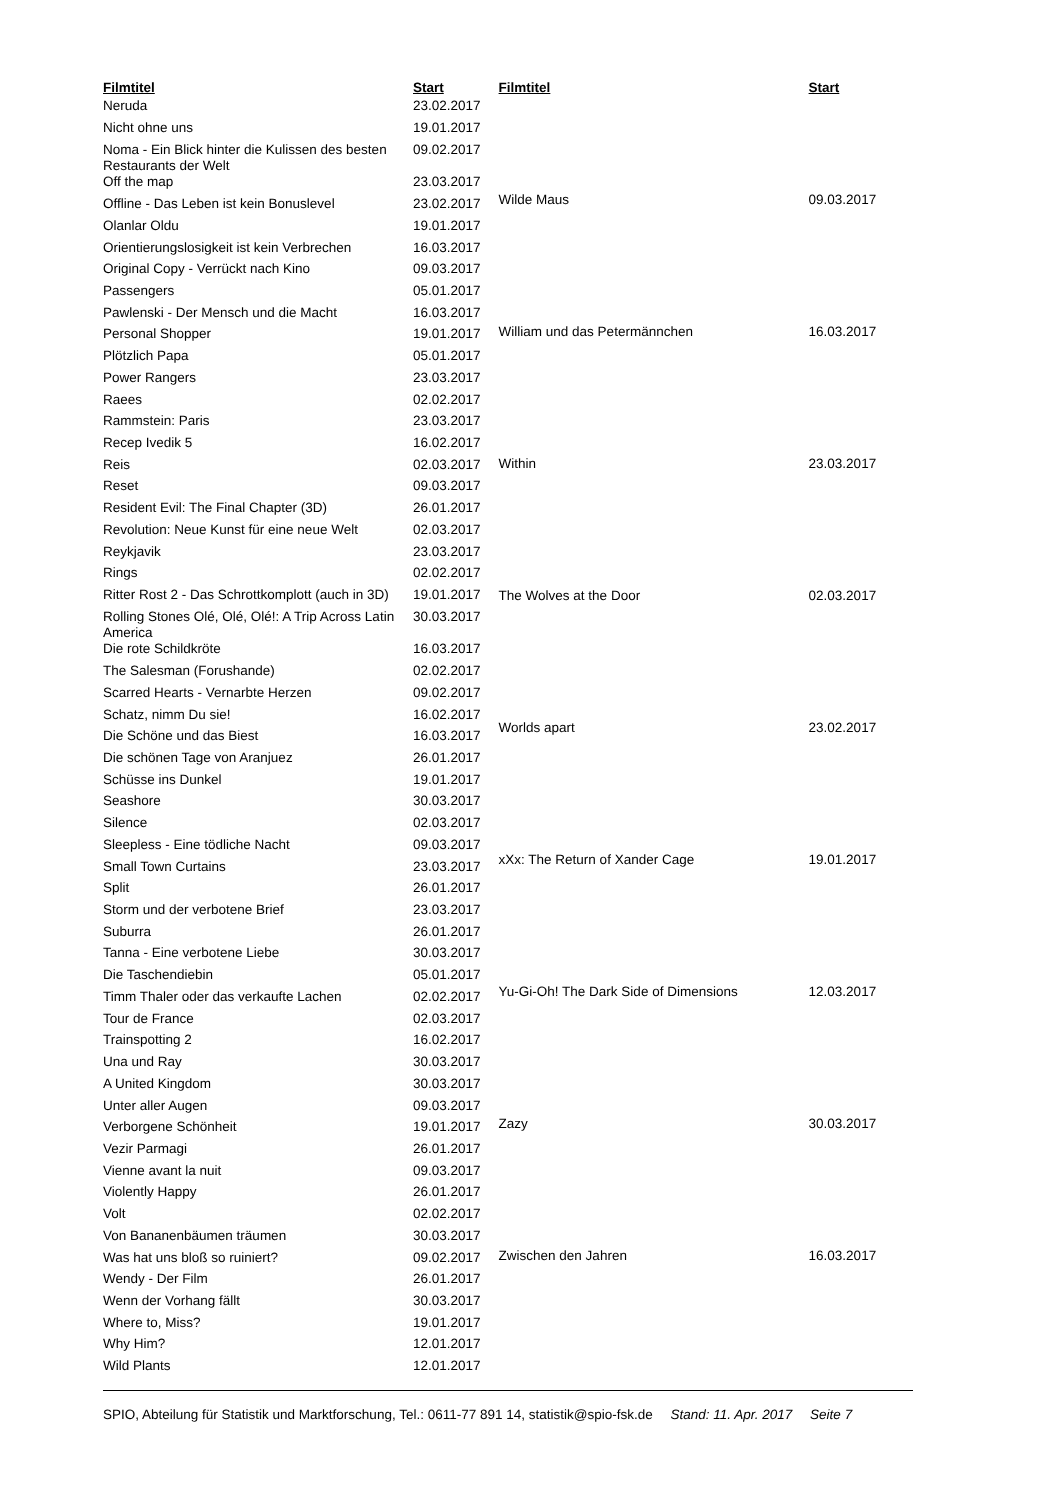| Filmtitel | Start |
| --- | --- |
| Neruda | 23.02.2017 |
| Nicht ohne uns | 19.01.2017 |
| Noma - Ein Blick hinter die Kulissen des besten Restaurants der Welt | 09.02.2017 |
| Off the map | 23.03.2017 |
| Offline - Das Leben ist kein Bonuslevel | 23.02.2017 |
| Olanlar Oldu | 19.01.2017 |
| Orientierungslosigkeit ist kein Verbrechen | 16.03.2017 |
| Original Copy - Verrückt nach Kino | 09.03.2017 |
| Passengers | 05.01.2017 |
| Pawlenski - Der Mensch und die Macht | 16.03.2017 |
| Personal Shopper | 19.01.2017 |
| Plötzlich Papa | 05.01.2017 |
| Power Rangers | 23.03.2017 |
| Raees | 02.02.2017 |
| Rammstein: Paris | 23.03.2017 |
| Recep Ivedik 5 | 16.02.2017 |
| Reis | 02.03.2017 |
| Reset | 09.03.2017 |
| Resident Evil: The Final Chapter (3D) | 26.01.2017 |
| Revolution: Neue Kunst für eine neue Welt | 02.03.2017 |
| Reykjavik | 23.03.2017 |
| Rings | 02.02.2017 |
| Ritter Rost 2 - Das Schrottkomplott (auch in 3D) | 19.01.2017 |
| Rolling Stones Olé, Olé, Olé!: A Trip Across Latin America | 30.03.2017 |
| Die rote Schildkröte | 16.03.2017 |
| The Salesman (Forushande) | 02.02.2017 |
| Scarred Hearts - Vernarbte Herzen | 09.02.2017 |
| Schatz, nimm Du sie! | 16.02.2017 |
| Die Schöne und das Biest | 16.03.2017 |
| Die schönen Tage von Aranjuez | 26.01.2017 |
| Schüsse ins Dunkel | 19.01.2017 |
| Seashore | 30.03.2017 |
| Silence | 02.03.2017 |
| Sleepless - Eine tödliche Nacht | 09.03.2017 |
| Small Town Curtains | 23.03.2017 |
| Split | 26.01.2017 |
| Storm und der verbotene Brief | 23.03.2017 |
| Suburra | 26.01.2017 |
| Tanna - Eine verbotene Liebe | 30.03.2017 |
| Die Taschendiebin | 05.01.2017 |
| Timm Thaler oder das verkaufte Lachen | 02.02.2017 |
| Tour de France | 02.03.2017 |
| Trainspotting 2 | 16.02.2017 |
| Una und Ray | 30.03.2017 |
| A United Kingdom | 30.03.2017 |
| Unter aller Augen | 09.03.2017 |
| Verborgene Schönheit | 19.01.2017 |
| Vezir Parmagi | 26.01.2017 |
| Vienne avant la nuit | 09.03.2017 |
| Violently Happy | 26.01.2017 |
| Volt | 02.02.2017 |
| Von Bananenbäumen träumen | 30.03.2017 |
| Was hat uns bloß so ruiniert? | 09.02.2017 |
| Wendy - Der Film | 26.01.2017 |
| Wenn der Vorhang fällt | 30.03.2017 |
| Where to, Miss? | 19.01.2017 |
| Why Him? | 12.01.2017 |
| Wild Plants | 12.01.2017 |
| Filmtitel | Start |
| --- | --- |
| Wilde Maus | 09.03.2017 |
| William und das Petermännchen | 16.03.2017 |
| Within | 23.03.2017 |
| The Wolves at the Door | 02.03.2017 |
| Worlds apart | 23.02.2017 |
| xXx: The Return of Xander Cage | 19.01.2017 |
| Yu-Gi-Oh! The Dark Side of Dimensions | 12.03.2017 |
| Zazy | 30.03.2017 |
| Zwischen den Jahren | 16.03.2017 |
SPIO, Abteilung für Statistik und Marktforschung, Tel.: 0611-77 891 14, statistik@spio-fsk.de Stand: 11. Apr. 2017 Seite 7